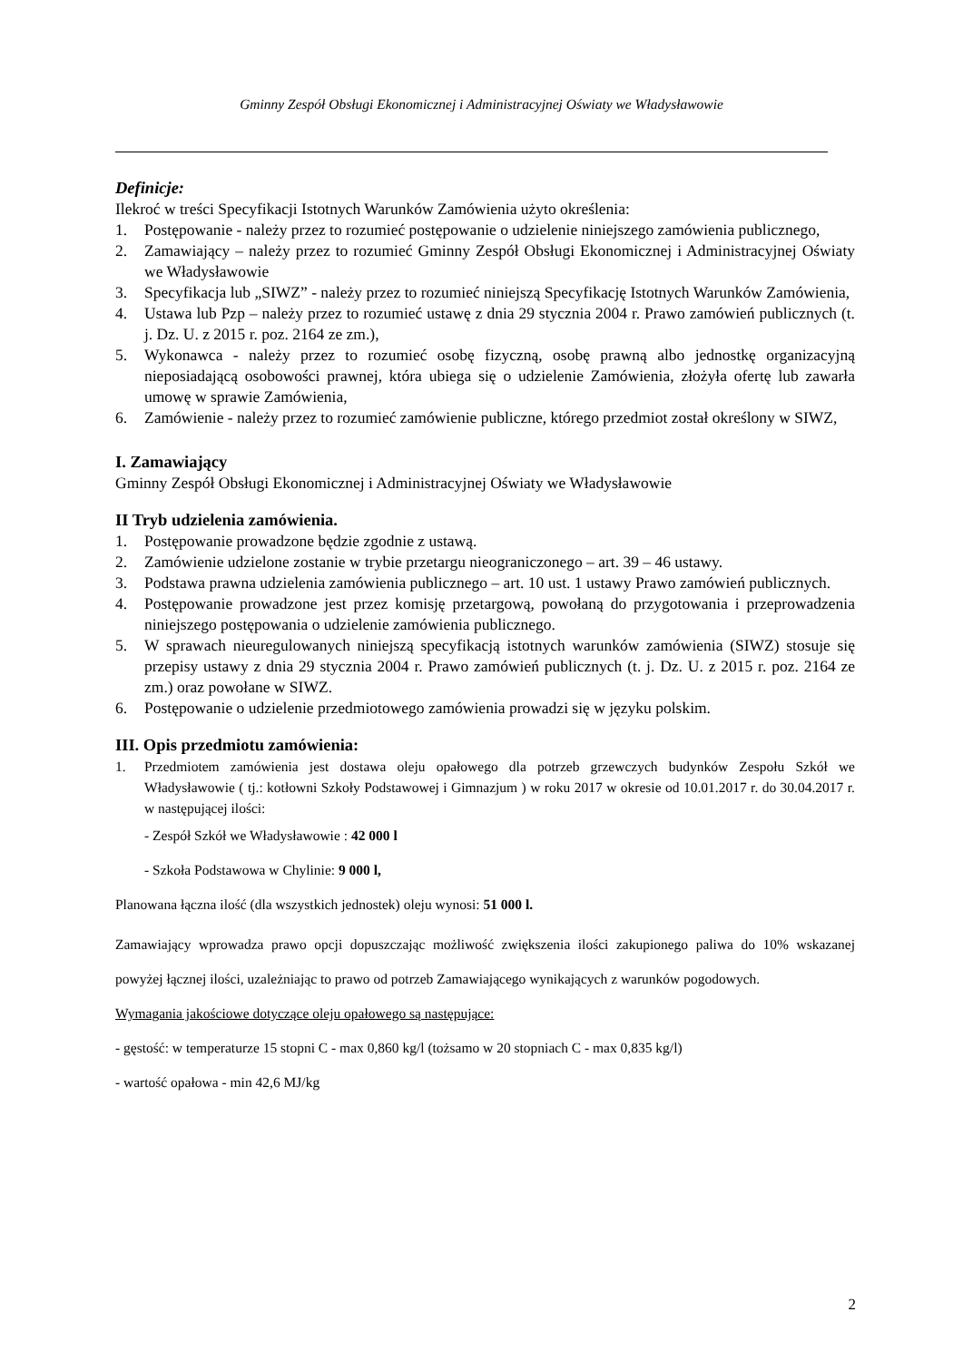Gminny Zespół Obsługi Ekonomicznej i Administracyjnej Oświaty we Władysławowie
Definicje:
Ilekroć w treści Specyfikacji Istotnych Warunków Zamówienia użyto określenia:
1. Postępowanie - należy przez to rozumieć postępowanie o udzielenie niniejszego zamówienia publicznego,
2. Zamawiający – należy przez to rozumieć Gminny Zespół Obsługi Ekonomicznej i Administracyjnej Oświaty we Władysławowie
3. Specyfikacja lub „SIWZ” - należy przez to rozumieć niniejszą Specyfikację Istotnych Warunków Zamówienia,
4. Ustawa lub Pzp – należy przez to rozumieć ustawę z dnia 29 stycznia 2004 r. Prawo zamówień publicznych (t. j. Dz. U. z 2015 r. poz. 2164 ze zm.),
5. Wykonawca - należy przez to rozumieć osobę fizyczną, osobę prawną albo jednostkę organizacyjną nieposiadającą osobowości prawnej, która ubiega się o udzielenie Zamówienia, złożyła ofertę lub zawarła umowę w sprawie Zamówienia,
6. Zamówienie - należy przez to rozumieć zamówienie publiczne, którego przedmiot został określony w SIWZ,
I. Zamawiający
Gminny Zespół Obsługi Ekonomicznej i Administracyjnej Oświaty we Władysławowie
II Tryb udzielenia zamówienia.
1. Postępowanie prowadzone będzie zgodnie z ustawą.
2. Zamówienie udzielone zostanie w trybie przetargu nieograniczonego – art. 39 – 46 ustawy.
3. Podstawa prawna udzielenia zamówienia publicznego – art. 10 ust. 1 ustawy Prawo zamówień publicznych.
4. Postępowanie prowadzone jest przez komisję przetargową, powołaną do przygotowania i przeprowadzenia niniejszego postępowania o udzielenie zamówienia publicznego.
5. W sprawach nieuregulowanych niniejszą specyfikacją istotnych warunków zamówienia (SIWZ) stosuje się przepisy ustawy z dnia 29 stycznia 2004 r. Prawo zamówień publicznych (t. j. Dz. U. z 2015 r. poz. 2164 ze zm.) oraz powołane w SIWZ.
6. Postępowanie o udzielenie przedmiotowego zamówienia prowadzi się w języku polskim.
III. Opis przedmiotu zamówienia:
1. Przedmiotem zamówienia jest dostawa oleju opałowego dla potrzeb grzewczych budynków Zespołu Szkół we Władysławowie ( tj.: kotłowni Szkoły Podstawowej i Gimnazjum ) w roku 2017 w okresie od 10.01.2017 r. do 30.04.2017 r. w następującej ilości:
- Zespół Szkół we Władysławowie : 42 000 l
- Szkoła Podstawowa w Chylinie: 9 000 l,
Planowana łączna ilość (dla wszystkich jednostek) oleju wynosi: 51 000 l.
Zamawiający wprowadza prawo opcji dopuszczając możliwość zwiększenia ilości zakupionego paliwa do 10% wskazanej powyżej łącznej ilości, uzależniając to prawo od potrzeb Zamawiającego wynikających z warunków pogodowych.
Wymagania jakościowe dotyczące oleju opałowego są następujące:
- gęstość: w temperaturze 15 stopni C - max 0,860 kg/l (tożsamo w 20 stopniach C - max 0,835 kg/l)
- wartość opałowa - min 42,6 MJ/kg
2